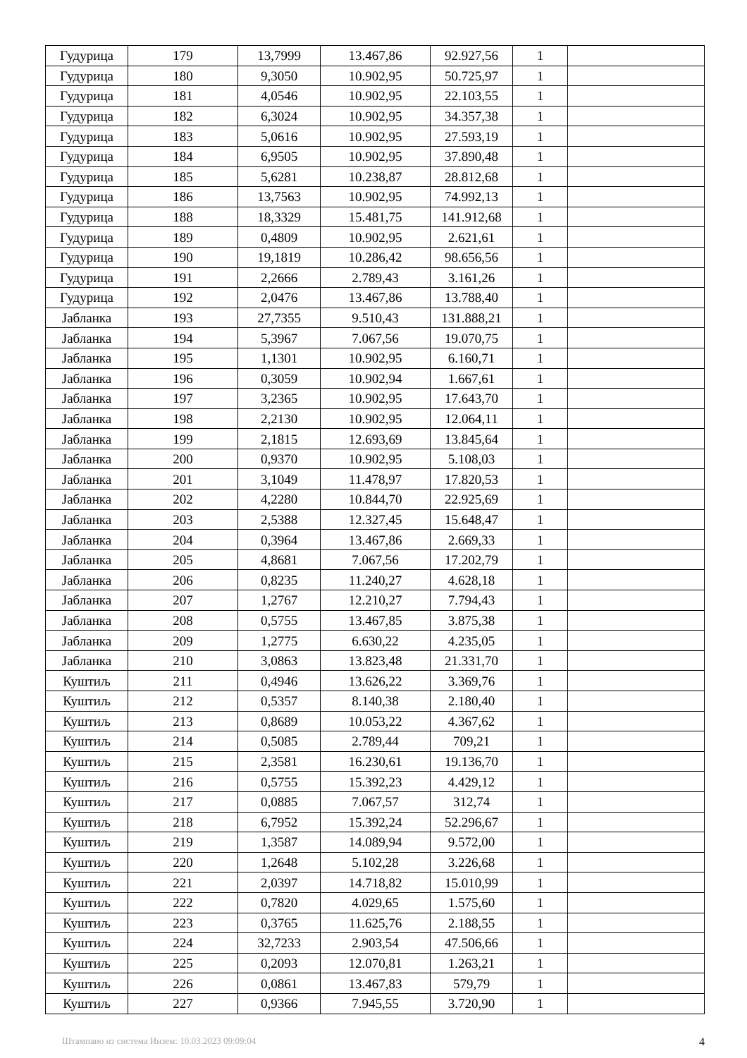| Гудурица | 179 | 13,7999 | 13.467,86 | 92.927,56 | 1 | |
| Гудурица | 180 | 9,3050 | 10.902,95 | 50.725,97 | 1 | |
| Гудурица | 181 | 4,0546 | 10.902,95 | 22.103,55 | 1 | |
| Гудурица | 182 | 6,3024 | 10.902,95 | 34.357,38 | 1 | |
| Гудурица | 183 | 5,0616 | 10.902,95 | 27.593,19 | 1 | |
| Гудурица | 184 | 6,9505 | 10.902,95 | 37.890,48 | 1 | |
| Гудурица | 185 | 5,6281 | 10.238,87 | 28.812,68 | 1 | |
| Гудурица | 186 | 13,7563 | 10.902,95 | 74.992,13 | 1 | |
| Гудурица | 188 | 18,3329 | 15.481,75 | 141.912,68 | 1 | |
| Гудурица | 189 | 0,4809 | 10.902,95 | 2.621,61 | 1 | |
| Гудурица | 190 | 19,1819 | 10.286,42 | 98.656,56 | 1 | |
| Гудурица | 191 | 2,2666 | 2.789,43 | 3.161,26 | 1 | |
| Гудурица | 192 | 2,0476 | 13.467,86 | 13.788,40 | 1 | |
| Јабланка | 193 | 27,7355 | 9.510,43 | 131.888,21 | 1 | |
| Јабланка | 194 | 5,3967 | 7.067,56 | 19.070,75 | 1 | |
| Јабланка | 195 | 1,1301 | 10.902,95 | 6.160,71 | 1 | |
| Јабланка | 196 | 0,3059 | 10.902,94 | 1.667,61 | 1 | |
| Јабланка | 197 | 3,2365 | 10.902,95 | 17.643,70 | 1 | |
| Јабланка | 198 | 2,2130 | 10.902,95 | 12.064,11 | 1 | |
| Јабланка | 199 | 2,1815 | 12.693,69 | 13.845,64 | 1 | |
| Јабланка | 200 | 0,9370 | 10.902,95 | 5.108,03 | 1 | |
| Јабланка | 201 | 3,1049 | 11.478,97 | 17.820,53 | 1 | |
| Јабланка | 202 | 4,2280 | 10.844,70 | 22.925,69 | 1 | |
| Јабланка | 203 | 2,5388 | 12.327,45 | 15.648,47 | 1 | |
| Јабланка | 204 | 0,3964 | 13.467,86 | 2.669,33 | 1 | |
| Јабланка | 205 | 4,8681 | 7.067,56 | 17.202,79 | 1 | |
| Јабланка | 206 | 0,8235 | 11.240,27 | 4.628,18 | 1 | |
| Јабланка | 207 | 1,2767 | 12.210,27 | 7.794,43 | 1 | |
| Јабланка | 208 | 0,5755 | 13.467,85 | 3.875,38 | 1 | |
| Јабланка | 209 | 1,2775 | 6.630,22 | 4.235,05 | 1 | |
| Јабланка | 210 | 3,0863 | 13.823,48 | 21.331,70 | 1 | |
| Куштиљ | 211 | 0,4946 | 13.626,22 | 3.369,76 | 1 | |
| Куштиљ | 212 | 0,5357 | 8.140,38 | 2.180,40 | 1 | |
| Куштиљ | 213 | 0,8689 | 10.053,22 | 4.367,62 | 1 | |
| Куштиљ | 214 | 0,5085 | 2.789,44 | 709,21 | 1 | |
| Куштиљ | 215 | 2,3581 | 16.230,61 | 19.136,70 | 1 | |
| Куштиљ | 216 | 0,5755 | 15.392,23 | 4.429,12 | 1 | |
| Куштиљ | 217 | 0,0885 | 7.067,57 | 312,74 | 1 | |
| Куштиљ | 218 | 6,7952 | 15.392,24 | 52.296,67 | 1 | |
| Куштиљ | 219 | 1,3587 | 14.089,94 | 9.572,00 | 1 | |
| Куштиљ | 220 | 1,2648 | 5.102,28 | 3.226,68 | 1 | |
| Куштиљ | 221 | 2,0397 | 14.718,82 | 15.010,99 | 1 | |
| Куштиљ | 222 | 0,7820 | 4.029,65 | 1.575,60 | 1 | |
| Куштиљ | 223 | 0,3765 | 11.625,76 | 2.188,55 | 1 | |
| Куштиљ | 224 | 32,7233 | 2.903,54 | 47.506,66 | 1 | |
| Куштиљ | 225 | 0,2093 | 12.070,81 | 1.263,21 | 1 | |
| Куштиљ | 226 | 0,0861 | 13.467,83 | 579,79 | 1 | |
| Куштиљ | 227 | 0,9366 | 7.945,55 | 3.720,90 | 1 | |
Штампано из система Инзем: 10.03.2023 09:09:04 4